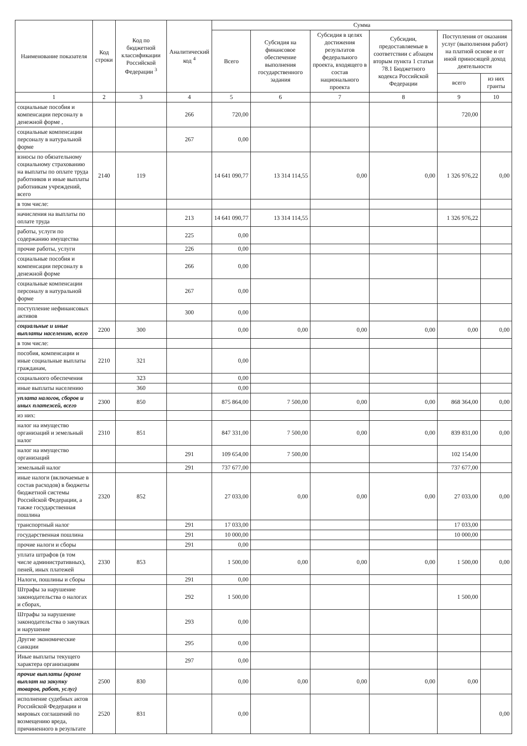| Наименование показателя | Код строки | Код по бюджетной классификации Российской Федерации <sup>3</sup> | Аналитический код <sup>4</sup> | Сумма | | | | | |
| --- | --- | --- | --- | --- | --- | --- | --- | --- | --- |
| | | | | Всего | Субсидия на финансовое обеспечение выполнения государственного задания | Субсидия в целях достижения результатов федерального проекта, входящего в состав национального проекта | Субсидии, предоставляемые в соответствии с абзацем вторым пункта 1 статьи 78.1 Бюджетного кодекса Российской Федерации | Поступления от оказания услуг (выполнения работ) на платной основе и от иной приносящей доход деятельности | |
| | | | | | | | | всего | из них гранты |
| 1 | 2 | 3 | 4 | 5 | 6 | 7 | 8 | 9 | 10 |
| социальные пособия и компенсации персоналу в денежной форме , | | | 266 | 720,00 | | | | 720,00 | |
| социальные компенсации персоналу в натуральной форме | | | 267 | 0,00 | | | | | |
| взносы по обязательному социальному страхованию на выплаты по оплате труда работников и иные выплаты работникам учреждений, всего | 2140 | 119 | | 14 641 090,77 | 13 314 114,55 | 0,00 | 0,00 | 1 326 976,22 | 0,00 |
| в том числе: | | | | | | | | | |
| начисления на выплаты по оплате труда | | | 213 | 14 641 090,77 | 13 314 114,55 | | | 1 326 976,22 | |
| работы, услуги по содержанию имущества | | | 225 | 0,00 | | | | | |
| прочие работы, услуги | | | 226 | 0,00 | | | | | |
| социальные пособия и компенсации персоналу в денежной форме | | | 266 | 0,00 | | | | | |
| социальные компенсации персоналу в натуральной форме | | | 267 | 0,00 | | | | | |
| поступление нефинансовых активов | | | 300 | 0,00 | | | | | |
| социальные и иные выплаты населению, всего | 2200 | 300 | | 0,00 | 0,00 | 0,00 | 0,00 | 0,00 | 0,00 |
| в том числе: | | | | | | | | | |
| пособия, компенсации и иные социальные выплаты гражданам, | 2210 | 321 | | 0,00 | | | | | |
| социального обеспечения | | 323 | | 0,00 | | | | | |
| иные выплаты населению | | 360 | | 0,00 | | | | | |
| уплата налогов, сборов и иных платежей, всего | 2300 | 850 | | 875 864,00 | 7 500,00 | 0,00 | 0,00 | 868 364,00 | 0,00 |
| из них: | | | | | | | | | |
| налог на имущество организаций и земельный налог | 2310 | 851 | | 847 331,00 | 7 500,00 | 0,00 | 0,00 | 839 831,00 | 0,00 |
| налог на имущество организаций | | | 291 | 109 654,00 | 7 500,00 | | | 102 154,00 | |
| земельный налог | | | 291 | 737 677,00 | | | | 737 677,00 | |
| иные налоги (включаемые в состав расходов) в бюджеты бюджетной системы Российской Федерации, а также государственная пошлина | 2320 | 852 | | 27 033,00 | 0,00 | 0,00 | 0,00 | 27 033,00 | 0,00 |
| транспортный налог | | | 291 | 17 033,00 | | | | 17 033,00 | |
| государственная пошлина | | | 291 | 10 000,00 | | | | 10 000,00 | |
| прочие налоги и сборы | | | 291 | 0,00 | | | | | |
| уплата штрафов (в том числе административных), пеней, иных платежей | 2330 | 853 | | 1 500,00 | 0,00 | 0,00 | 0,00 | 1 500,00 | 0,00 |
| Налоги, пошлины и сборы | | | 291 | 0,00 | | | | | |
| Штрафы за нарушение законодательства о налогах и сборах, | | | 292 | 1 500,00 | | | | 1 500,00 | |
| Штрафы за нарушение законодательства о закупках и нарушение | | | 293 | 0,00 | | | | | |
| Другие экономические санкции | | | 295 | 0,00 | | | | | |
| Иные выплаты текущего характера организациям | | | 297 | 0,00 | | | | | |
| прочие выплаты (кроме выплат на закупку товаров, работ, услуг) | 2500 | 830 | | 0,00 | 0,00 | 0,00 | 0,00 | 0,00 | |
| исполнение судебных актов Российской Федерации и мировых соглашений по возмещению вреда, причиненного в результате | 2520 | 831 | | 0,00 | | | | | 0,00 |